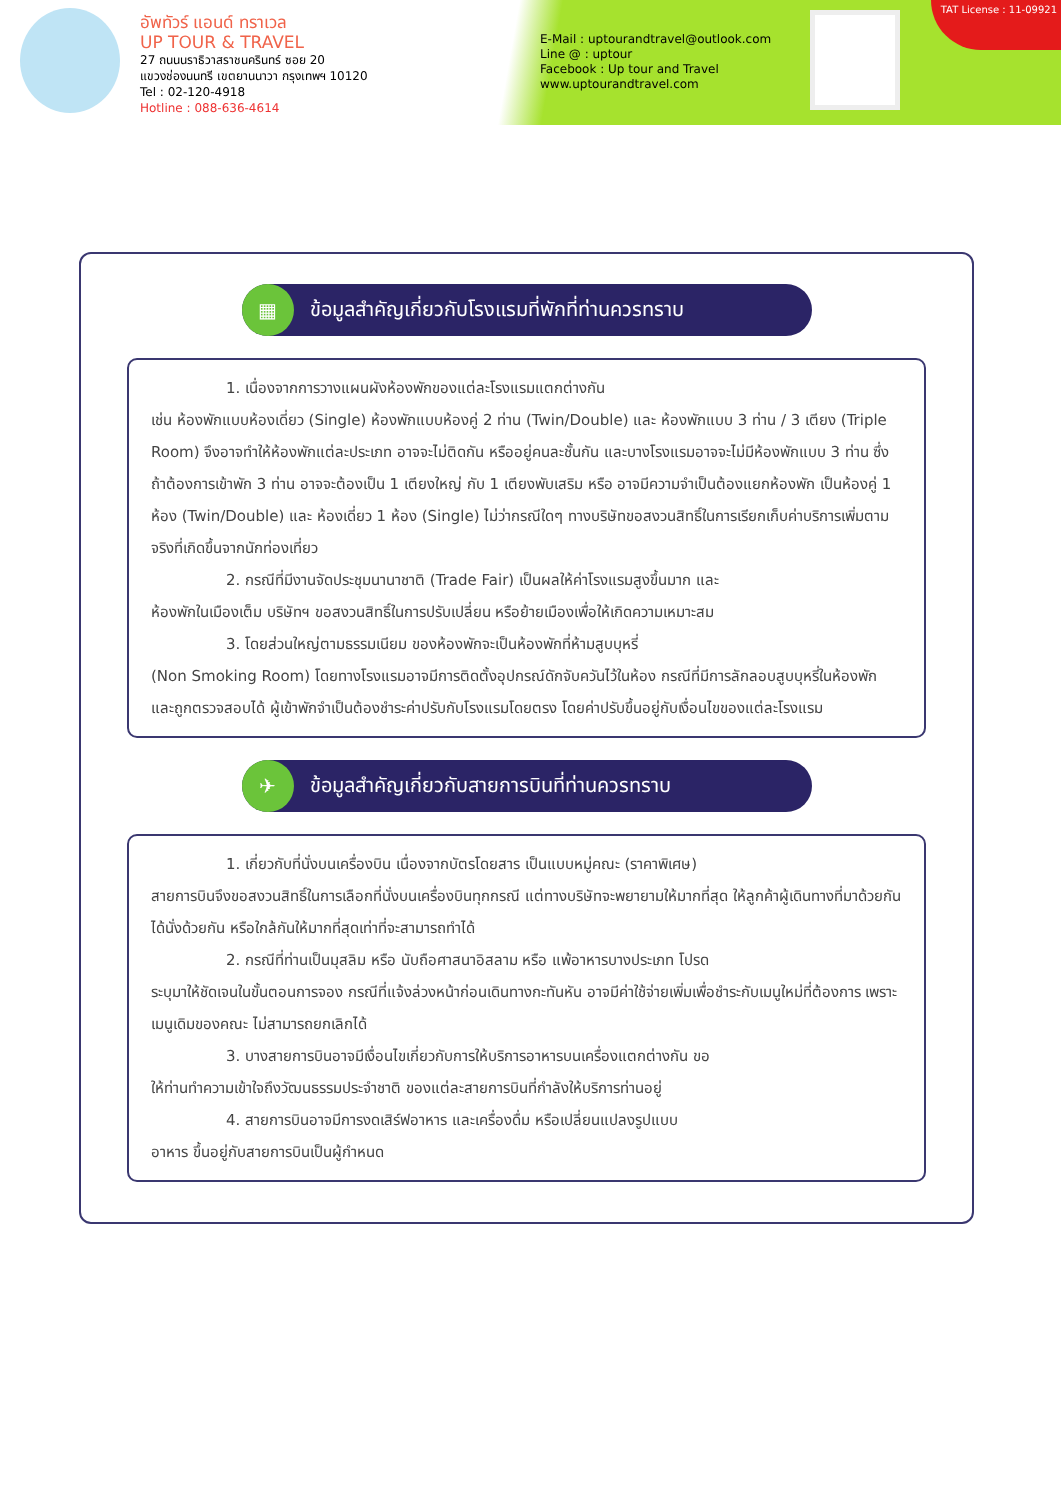อัพทัวร์ แอนด์ ทราเวล
UP TOUR & TRAVEL
27 ถนนนราธิวาสราชนครินทร์ ซอย 20
แขวงช่องนนทรี เขตยานนาวา กรุงเทพฯ 10120
Tel : 02-120-4918
Hotline : 088-636-4614
E-Mail : uptourandtravel@outlook.com
Line @ : uptour
Facebook : Up tour and Travel
www.uptourandtravel.com
TAT License : 11-09921
▦
ข้อมูลสำคัญเกี่ยวกับโรงแรมที่พักที่ท่านควรทราบ
1. เนื่องจากการวางแผนผังห้องพักของแต่ละโรงแรมแตกต่างกัน
เช่น ห้องพักแบบห้องเดี่ยว (Single) ห้องพักแบบห้องคู่ 2 ท่าน (Twin/Double) และ ห้องพักแบบ 3 ท่าน / 3 เตียง (Triple Room) จึงอาจทำให้ห้องพักแต่ละประเภท อาจจะไม่ติดกัน หรืออยู่คนละชั้นกัน และบางโรงแรมอาจจะไม่มีห้องพักแบบ 3 ท่าน ซึ่งถ้าต้องการเข้าพัก 3 ท่าน อาจจะต้องเป็น 1 เตียงใหญ่ กับ 1 เตียงพับเสริม หรือ อาจมีความจำเป็นต้องแยกห้องพัก เป็นห้องคู่ 1 ห้อง (Twin/Double) และ ห้องเดี่ยว 1 ห้อง (Single) ไม่ว่ากรณีใดๆ ทางบริษัทขอสงวนสิทธิ์ในการเรียกเก็บค่าบริการเพิ่มตามจริงที่เกิดขึ้นจากนักท่องเที่ยว
2. กรณีที่มีงานจัดประชุมนานาชาติ (Trade Fair) เป็นผลให้ค่าโรงแรมสูงขึ้นมาก และ
ห้องพักในเมืองเต็ม บริษัทฯ ขอสงวนสิทธิ์ในการปรับเปลี่ยน หรือย้ายเมืองเพื่อให้เกิดความเหมาะสม
3. โดยส่วนใหญ่ตามธรรมเนียม ของห้องพักจะเป็นห้องพักที่ห้ามสูบบุหรี่
(Non Smoking Room) โดยทางโรงแรมอาจมีการติดตั้งอุปกรณ์ดักจับควันไว้ในห้อง กรณีที่มีการลักลอบสูบบุหรี่ในห้องพัก และถูกตรวจสอบได้ ผู้เข้าพักจำเป็นต้องชำระค่าปรับกับโรงแรมโดยตรง โดยค่าปรับขึ้นอยู่กับเงื่อนไขของแต่ละโรงแรม
✈
ข้อมูลสำคัญเกี่ยวกับสายการบินที่ท่านควรทราบ
1. เกี่ยวกับที่นั่งบนเครื่องบิน เนื่องจากบัตรโดยสาร เป็นแบบหมู่คณะ (ราคาพิเศษ)
สายการบินจึงขอสงวนสิทธิ์ในการเลือกที่นั่งบนเครื่องบินทุกกรณี แต่ทางบริษัทจะพยายามให้มากที่สุด ให้ลูกค้าผู้เดินทางที่มาด้วยกันได้นั่งด้วยกัน หรือใกล้กันให้มากที่สุดเท่าที่จะสามารถทำได้
2. กรณีที่ท่านเป็นมุสลิม หรือ นับถือศาสนาอิสลาม หรือ แพ้อาหารบางประเภท โปรด
ระบุมาให้ชัดเจนในขั้นตอนการจอง กรณีที่แจ้งล่วงหน้าก่อนเดินทางกะทันหัน อาจมีค่าใช้จ่ายเพิ่มเพื่อชำระกับเมนูใหม่ที่ต้องการ เพราะเมนูเดิมของคณะ ไม่สามารถยกเลิกได้
3. บางสายการบินอาจมีเงื่อนไขเกี่ยวกับการให้บริการอาหารบนเครื่องแตกต่างกัน ขอ
ให้ท่านทำความเข้าใจถึงวัฒนธรรมประจำชาติ ของแต่ละสายการบินที่กำลังให้บริการท่านอยู่
4. สายการบินอาจมีการงดเสิร์ฟอาหาร และเครื่องดื่ม หรือเปลี่ยนแปลงรูปแบบ
อาหาร ขึ้นอยู่กับสายการบินเป็นผู้กำหนด